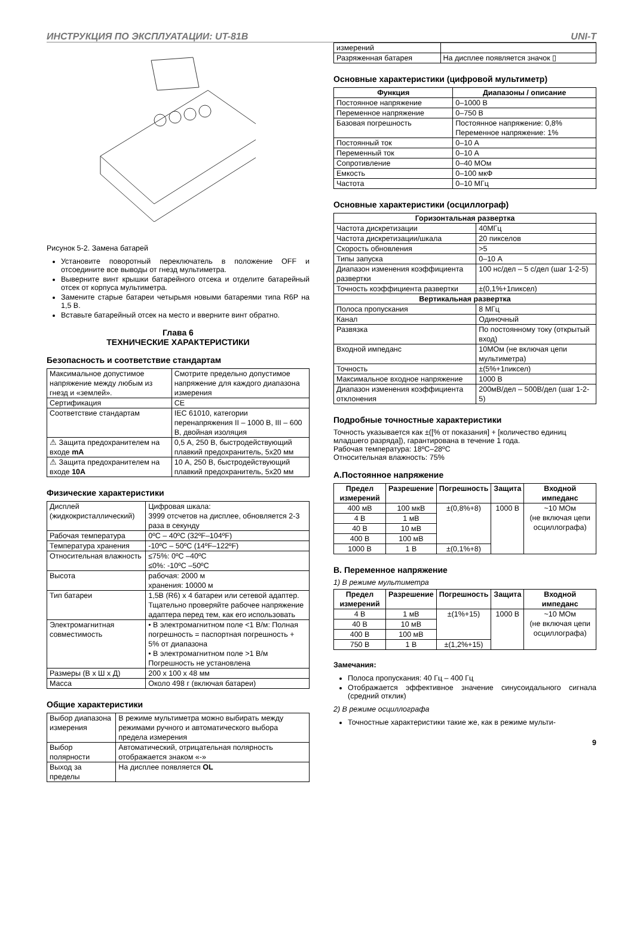ИНСТРУКЦИЯ ПО ЭКСПЛУАТАЦИИ: UT-81B UNI-T
Рисунок 5-2. Замена батарей
Установите поворотный переключатель в положение OFF и отсоедините все выводы от гнезд мультиметра.
Выверните винт крышки батарейного отсека и отделите батарейный отсек от корпуса мультиметра.
Замените старые батареи четырьмя новыми батареями типа R6P на 1,5 В.
Вставьте батарейный отсек на место и вверните винт обратно.
Глава 6
ТЕХНИЧЕСКИЕ ХАРАКТЕРИСТИКИ
Безопасность и соответствие стандартам
| Максимальное допустимое напряжение между любым из гнезд и «землей». | Смотрите предельно допустимое напряжение для каждого диапазона измерения |
| Сертификация | CE |
| Соответствие стандартам | IEC 61010, категории перенапряжения II – 1000 В, III – 600 В, двойная изоляция |
| ⚠ Защита предохранителем на входе mA | 0,5 А, 250 В, быстродействующий плавкий предохранитель, 5x20 мм |
| ⚠ Защита предохранителем на входе 10A | 10 А, 250 В, быстродействующий плавкий предохранитель, 5x20 мм |
Физические характеристики
| Дисплей (жидкокристаллический) | Цифровая шкала: 3999 отсчетов на дисплее, обновляется 2-3 раза в секунду |
| Рабочая температура | 0ºC – 40ºC (32ºF–104ºF) |
| Температура хранения | -10ºC – 50ºC (14ºF–122ºF) |
| Относительная влажность | ≤75%: 0ºC –40ºC ≤0%: -10ºC –50ºC |
| Высота | рабочая: 2000 м хранения: 10000 м |
| Тип батареи | 1,5В (R6) x 4 батареи или сетевой адаптер. Тщательно проверяйте рабочее напряжение адаптера перед тем, как его использовать |
| Электромагнитная совместимость | • В электромагнитном поле <1 В/м: Полная погрешность = паспортная погрешность + 5% от диапазона • В электромагнитном поле >1 В/м Погрешность не установлена |
| Размеры (В x Ш x Д) | 200 x 100 x 48 мм |
| Масса | Около 498 г (включая батареи) |
Общие характеристики
| Выбор диапазона измерения | В режиме мультиметра можно выбирать между режимами ручного и автоматического выбора предела измерения |
| Выбор полярности | Автоматический, отрицательная полярность отображается знаком «-» |
| Выход за пределы | На дисплее появляется OL |
| измерений | |
| Разряженная батарея | На дисплее появляется значок ▯ |
Основные характеристики (цифровой мультиметр)
| Функция | Диапазоны / описание |
| --- | --- |
| Постоянное напряжение | 0–1000 В |
| Переменное напряжение | 0–750 В |
| Базовая погрешность | Постоянное напряжение: 0,8% Переменное напряжение: 1% |
| Постоянный ток | 0–10 А |
| Переменный ток | 0–10 А |
| Сопротивление | 0–40 МОм |
| Емкость | 0–100 мкФ |
| Частота | 0–10 МГц |
Основные характеристики (осциллограф)
| Горизонтальная развертка | |
| --- | --- |
| Частота дискретизации | 40МГц |
| Частота дискретизации/шкала | 20 пикселов |
| Скорость обновления | >5 |
| Типы запуска | 0–10 А |
| Диапазон изменения коэффициента развертки | 100 нс/дел – 5 с/дел (шаг 1-2-5) |
| Точность коэффициента развертки | ±(0,1%+1пиксел) |
| Вертикальная развертка | |
| Полоса пропускания | 8 МГц |
| Канал | Одиночный |
| Развязка | По постоянному току (открытый вход) |
| Входной импеданс | 10МОм (не включая цепи мультиметра) |
| Точность | ±(5%+1пиксел) |
| Максимальное входное напряжение | 1000 В |
| Диапазон изменения коэффициента отклонения | 200мВ/дел – 500В/дел (шаг 1-2-5) |
Подробные точностные характеристики
Точность указывается как ±([% от показания] + [количество единиц младшего разряда]), гарантирована в течение 1 года.
Рабочая температура: 18ºC–28ºC
Относительная влажность: 75%
A.Постоянное напряжение
| Предел измерений | Разрешение | Погрешность | Защита | Входной импеданс |
| --- | --- | --- | --- | --- |
| 400 мВ | 100 мкВ | ±(0,8%+8) | 1000 В | ~10 МОм (не включая цепи осциллографа) |
| 4 В | 1 мВ | | | |
| 40 В | 10 мВ | | | |
| 400 В | 100 мВ | | | |
| 1000 В | 1 В | ±(0,1%+8) | | |
B. Переменное напряжение
1) В режиме мультиметра
| Предел измерений | Разрешение | Погрешность | Защита | Входной импеданс |
| --- | --- | --- | --- | --- |
| 4 В | 1 мВ | ±(1%+15) | 1000 В | ~10 МОм (не включая цепи осциллографа) |
| 40 В | 10 мВ | | | |
| 400 В | 100 мВ | | | |
| 750 В | 1 В | ±(1,2%+15) | | |
Замечания:
Полоса пропускания: 40 Гц – 400 Гц
Отображается эффективное значение синусоидального сигнала (средний отклик)
2) В режиме осциллографа
Точностные характеристики такие же, как в режиме мульти-
9